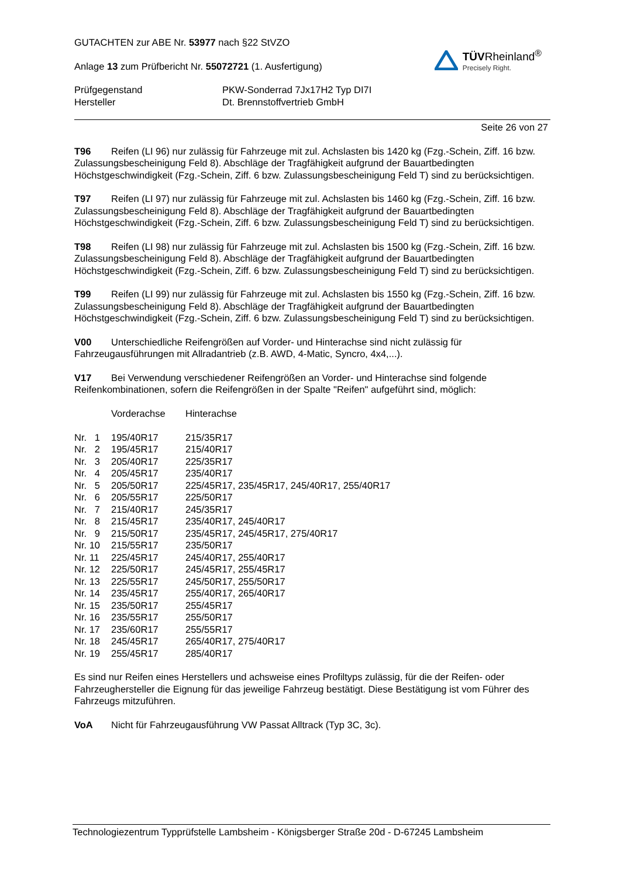GUTACHTEN zur ABE Nr. 53977 nach §22 StVZO
Anlage 13 zum Prüfbericht Nr. 55072721 (1. Ausfertigung)
TÜVRheinland<sup>®</sup>
Precisely Right.
| Prüfgegenstand | PKW-Sonderrad 7Jx17H2 Typ DI7I |
| Hersteller | Dt. Brennstoffvertrieb GmbH |
Seite 26 von 27
T96 Reifen (LI 96) nur zulässig für Fahrzeuge mit zul. Achslasten bis 1420 kg (Fzg.-Schein, Ziff. 16 bzw. Zulassungsbescheinigung Feld 8). Abschläge der Tragfähigkeit aufgrund der Bauartbedingten Höchstgeschwindigkeit (Fzg.-Schein, Ziff. 6 bzw. Zulassungsbescheinigung Feld T) sind zu berücksichtigen.
T97 Reifen (LI 97) nur zulässig für Fahrzeuge mit zul. Achslasten bis 1460 kg (Fzg.-Schein, Ziff. 16 bzw. Zulassungsbescheinigung Feld 8). Abschläge der Tragfähigkeit aufgrund der Bauartbedingten Höchstgeschwindigkeit (Fzg.-Schein, Ziff. 6 bzw. Zulassungsbescheinigung Feld T) sind zu berücksichtigen.
T98 Reifen (LI 98) nur zulässig für Fahrzeuge mit zul. Achslasten bis 1500 kg (Fzg.-Schein, Ziff. 16 bzw. Zulassungsbescheinigung Feld 8). Abschläge der Tragfähigkeit aufgrund der Bauartbedingten Höchstgeschwindigkeit (Fzg.-Schein, Ziff. 6 bzw. Zulassungsbescheinigung Feld T) sind zu berücksichtigen.
T99 Reifen (LI 99) nur zulässig für Fahrzeuge mit zul. Achslasten bis 1550 kg (Fzg.-Schein, Ziff. 16 bzw. Zulassungsbescheinigung Feld 8). Abschläge der Tragfähigkeit aufgrund der Bauartbedingten Höchstgeschwindigkeit (Fzg.-Schein, Ziff. 6 bzw. Zulassungsbescheinigung Feld T) sind zu berücksichtigen.
V00 Unterschiedliche Reifengrößen auf Vorder- und Hinterachse sind nicht zulässig für Fahrzeugausführungen mit Allradantrieb (z.B. AWD, 4-Matic, Syncro, 4x4,...).
V17 Bei Verwendung verschiedener Reifengrößen an Vorder- und Hinterachse sind folgende Reifenkombinationen, sofern die Reifengrößen in der Spalte "Reifen" aufgeführt sind, möglich:
| | Vorderachse | Hinterachse |
| Nr. 1 | 195/40R17 | 215/35R17 |
| Nr. 2 | 195/45R17 | 215/40R17 |
| Nr. 3 | 205/40R17 | 225/35R17 |
| Nr. 4 | 205/45R17 | 235/40R17 |
| Nr. 5 | 205/50R17 | 225/45R17, 235/45R17, 245/40R17, 255/40R17 |
| Nr. 6 | 205/55R17 | 225/50R17 |
| Nr. 7 | 215/40R17 | 245/35R17 |
| Nr. 8 | 215/45R17 | 235/40R17, 245/40R17 |
| Nr. 9 | 215/50R17 | 235/45R17, 245/45R17, 275/40R17 |
| Nr. 10 | 215/55R17 | 235/50R17 |
| Nr. 11 | 225/45R17 | 245/40R17, 255/40R17 |
| Nr. 12 | 225/50R17 | 245/45R17, 255/45R17 |
| Nr. 13 | 225/55R17 | 245/50R17, 255/50R17 |
| Nr. 14 | 235/45R17 | 255/40R17, 265/40R17 |
| Nr. 15 | 235/50R17 | 255/45R17 |
| Nr. 16 | 235/55R17 | 255/50R17 |
| Nr. 17 | 235/60R17 | 255/55R17 |
| Nr. 18 | 245/45R17 | 265/40R17, 275/40R17 |
| Nr. 19 | 255/45R17 | 285/40R17 |
Es sind nur Reifen eines Herstellers und achsweise eines Profiltyps zulässig, für die der Reifen- oder Fahrzeughersteller die Eignung für das jeweilige Fahrzeug bestätigt. Diese Bestätigung ist vom Führer des Fahrzeugs mitzuführen.
VoA Nicht für Fahrzeugausführung VW Passat Alltrack (Typ 3C, 3c).
Technologiezentrum Typprüfstelle Lambsheim - Königsberger Straße 20d - D-67245 Lambsheim